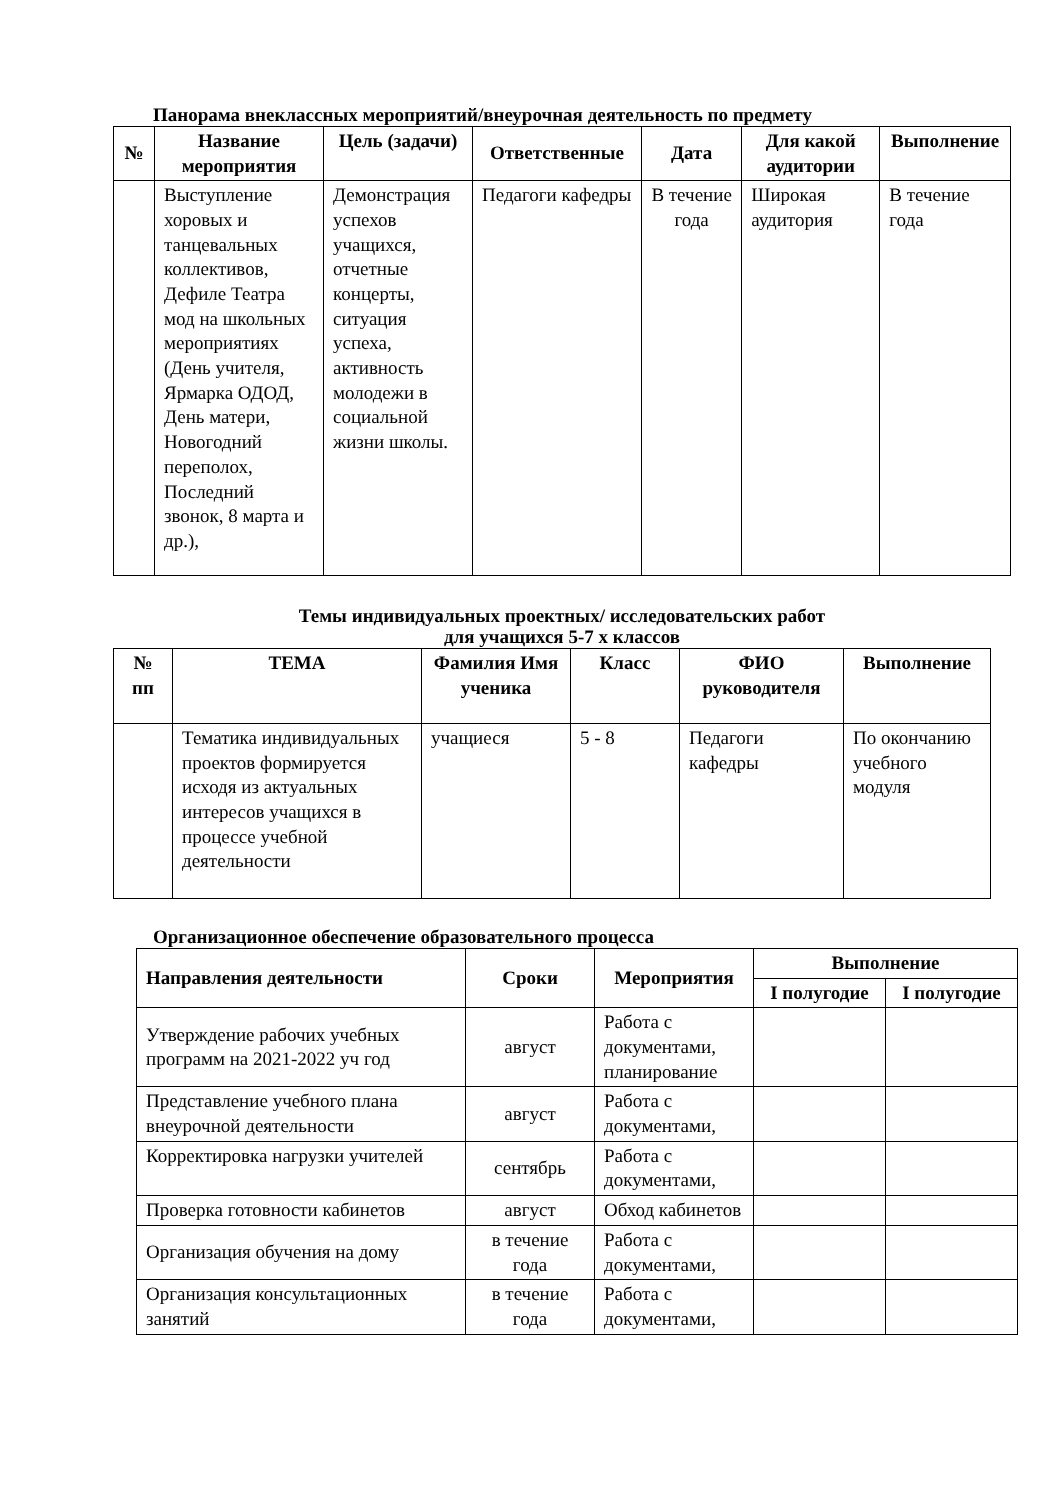Панорама внеклассных мероприятий/внеурочная деятельность по предмету
| № | Название мероприятия | Цель (задачи) | Ответственные | Дата | Для какой аудитории | Выполнение |
| --- | --- | --- | --- | --- | --- | --- |
| | Выступление хоровых и танцевальных коллективов, Дефиле Театра мод на школьных мероприятиях (День учителя, Ярмарка ОДОД, День матери, Новогодний переполох, Последний звонок, 8 марта и др.), | Демонстрация успехов учащихся, отчетные концерты, ситуация успеха, активность молодежи в социальной жизни школы. | Педагоги кафедры | В течение года | Широкая аудитория | В течение года |
Темы индивидуальных проектных/ исследовательских работ
для учащихся 5-7 х классов
| № пп | ТЕМА | Фамилия Имя ученика | Класс | ФИО руководителя | Выполнение |
| --- | --- | --- | --- | --- | --- |
| | Тематика индивидуальных проектов формируется исходя из актуальных интересов учащихся в процессе учебной деятельности | учащиеся | 5 - 8 | Педагоги кафедры | По окончанию учебного модуля |
Организационное обеспечение образовательного процесса
| Направления деятельности | Сроки | Мероприятия | Выполнение | |
| --- | --- | --- | --- | --- |
| | | | I полугодие | I полугодие |
| Утверждение рабочих учебных программ на 2021-2022 уч год | август | Работа с документами, планирование | | |
| Представление учебного плана внеурочной деятельности | август | Работа с документами, | | |
| Корректировка нагрузки учителей | сентябрь | Работа с документами, | | |
| Проверка готовности кабинетов | август | Обход кабинетов | | |
| Организация обучения на дому | в течение года | Работа с документами, | | |
| Организация консультационных занятий | в течение года | Работа с документами, | | |